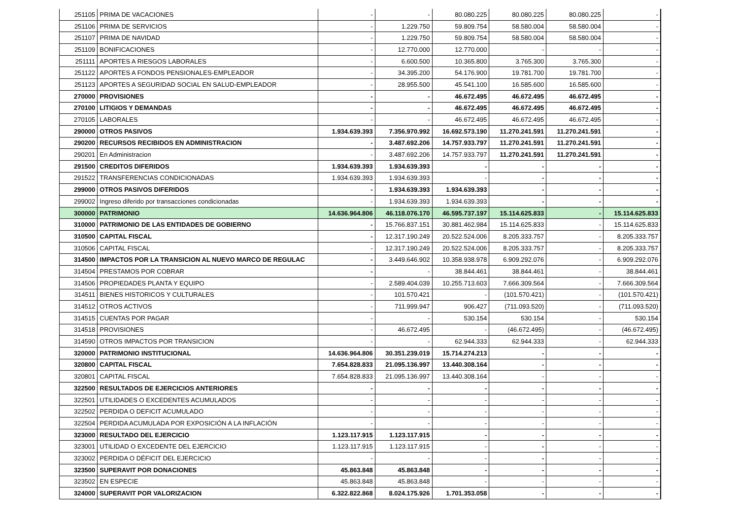| 251105 | PRIMA DE VACACIONES | - | - | 80.080.225 | 80.080.225 | 80.080.225 | - |
| 251106 | PRIMA DE SERVICIOS | - | 1.229.750 | 59.809.754 | 58.580.004 | 58.580.004 | - |
| 251107 | PRIMA DE NAVIDAD | - | 1.229.750 | 59.809.754 | 58.580.004 | 58.580.004 | - |
| 251109 | BONIFICACIONES | - | 12.770.000 | 12.770.000 | - | - | - |
| 251111 | APORTES A RIESGOS LABORALES | - | 6.600.500 | 10.365.800 | 3.765.300 | 3.765.300 | - |
| 251122 | APORTES A FONDOS PENSIONALES-EMPLEADOR | - | 34.395.200 | 54.176.900 | 19.781.700 | 19.781.700 | - |
| 251123 | APORTES A SEGURIDAD SOCIAL EN SALUD-EMPLEADOR | - | 28.955.500 | 45.541.100 | 16.585.600 | 16.585.600 | - |
| 270000 | PROVISIONES | - | - | 46.672.495 | 46.672.495 | 46.672.495 | - |
| 270100 | LITIGIOS Y DEMANDAS | - | - | 46.672.495 | 46.672.495 | 46.672.495 | - |
| 270105 | LABORALES | - | - | 46.672.495 | 46.672.495 | 46.672.495 | - |
| 290000 | OTROS PASIVOS | 1.934.639.393 | 7.356.970.992 | 16.692.573.190 | 11.270.241.591 | 11.270.241.591 | - |
| 290200 | RECURSOS RECIBIDOS EN ADMINISTRACION | - | 3.487.692.206 | 14.757.933.797 | 11.270.241.591 | 11.270.241.591 | - |
| 290201 | En Administracion | - | 3.487.692.206 | 14.757.933.797 | 11.270.241.591 | 11.270.241.591 | - |
| 291500 | CREDITOS DIFERIDOS | 1.934.639.393 | 1.934.639.393 | - | - | - | - |
| 291522 | TRANSFERENCIAS CONDICIONADAS | 1.934.639.393 | 1.934.639.393 | - | - | - | - |
| 299000 | OTROS PASIVOS DIFERIDOS | - | 1.934.639.393 | 1.934.639.393 | - | - | - |
| 299002 | Ingreso diferido por transacciones condicionadas | - | 1.934.639.393 | 1.934.639.393 | - | - | - |
| 300000 | PATRIMONIO | 14.636.964.806 | 46.118.076.170 | 46.595.737.197 | 15.114.625.833 | - | 15.114.625.833 |
| 310000 | PATRIMONIO DE LAS ENTIDADES DE GOBIERNO | - | 15.766.837.151 | 30.881.462.984 | 15.114.625.833 | - | 15.114.625.833 |
| 310500 | CAPITAL FISCAL | - | 12.317.190.249 | 20.522.524.006 | 8.205.333.757 | - | 8.205.333.757 |
| 310506 | CAPITAL FISCAL | - | 12.317.190.249 | 20.522.524.006 | 8.205.333.757 | - | 8.205.333.757 |
| 314500 | IMPACTOS POR LA TRANSICION AL NUEVO MARCO DE REGULAC | - | 3.449.646.902 | 10.358.938.978 | 6.909.292.076 | - | 6.909.292.076 |
| 314504 | PRESTAMOS POR COBRAR | - | - | 38.844.461 | 38.844.461 | - | 38.844.461 |
| 314506 | PROPIEDADES PLANTA Y EQUIPO | - | 2.589.404.039 | 10.255.713.603 | 7.666.309.564 | - | 7.666.309.564 |
| 314511 | BIENES HISTORICOS Y CULTURALES | - | 101.570.421 | - | (101.570.421) | - | (101.570.421) |
| 314512 | OTROS ACTIVOS | - | 711.999.947 | 906.427 | (711.093.520) | - | (711.093.520) |
| 314515 | CUENTAS POR PAGAR | - | - | 530.154 | 530.154 | - | 530.154 |
| 314518 | PROVISIONES | - | 46.672.495 | - | (46.672.495) | - | (46.672.495) |
| 314590 | OTROS IMPACTOS POR TRANSICION | - | - | 62.944.333 | 62.944.333 | - | 62.944.333 |
| 320000 | PATRIMONIO INSTITUCIONAL | 14.636.964.806 | 30.351.239.019 | 15.714.274.213 | - | - | - |
| 320800 | CAPITAL FISCAL | 7.654.828.833 | 21.095.136.997 | 13.440.308.164 | - | - | - |
| 320801 | CAPITAL FISCAL | 7.654.828.833 | 21.095.136.997 | 13.440.308.164 | - | - | - |
| 322500 | RESULTADOS DE EJERCICIOS ANTERIORES | - | - | - | - | - | - |
| 322501 | UTILIDADES O EXCEDENTES ACUMULADOS | - | - | - | - | - | - |
| 322502 | PERDIDA O DEFICIT ACUMULADO | - | - | - | - | - | - |
| 322504 | PERDIDA ACUMULADA POR EXPOSICIÓN A LA INFLACIÓN | - | - | - | - | - | - |
| 323000 | RESULTADO DEL EJERCICIO | 1.123.117.915 | 1.123.117.915 | - | - | - | - |
| 323001 | UTILIDAD O EXCEDENTE DEL EJERCICIO | 1.123.117.915 | 1.123.117.915 | - | - | - | - |
| 323002 | PERDIDA O DÉFICIT DEL EJERCICIO | - | - | - | - | - | - |
| 323500 | SUPERAVIT POR DONACIONES | 45.863.848 | 45.863.848 | - | - | - | - |
| 323502 | EN ESPECIE | 45.863.848 | 45.863.848 | - | - | - | - |
| 324000 | SUPERAVIT POR VALORIZACION | 6.322.822.868 | 8.024.175.926 | 1.701.353.058 | - | - | - |